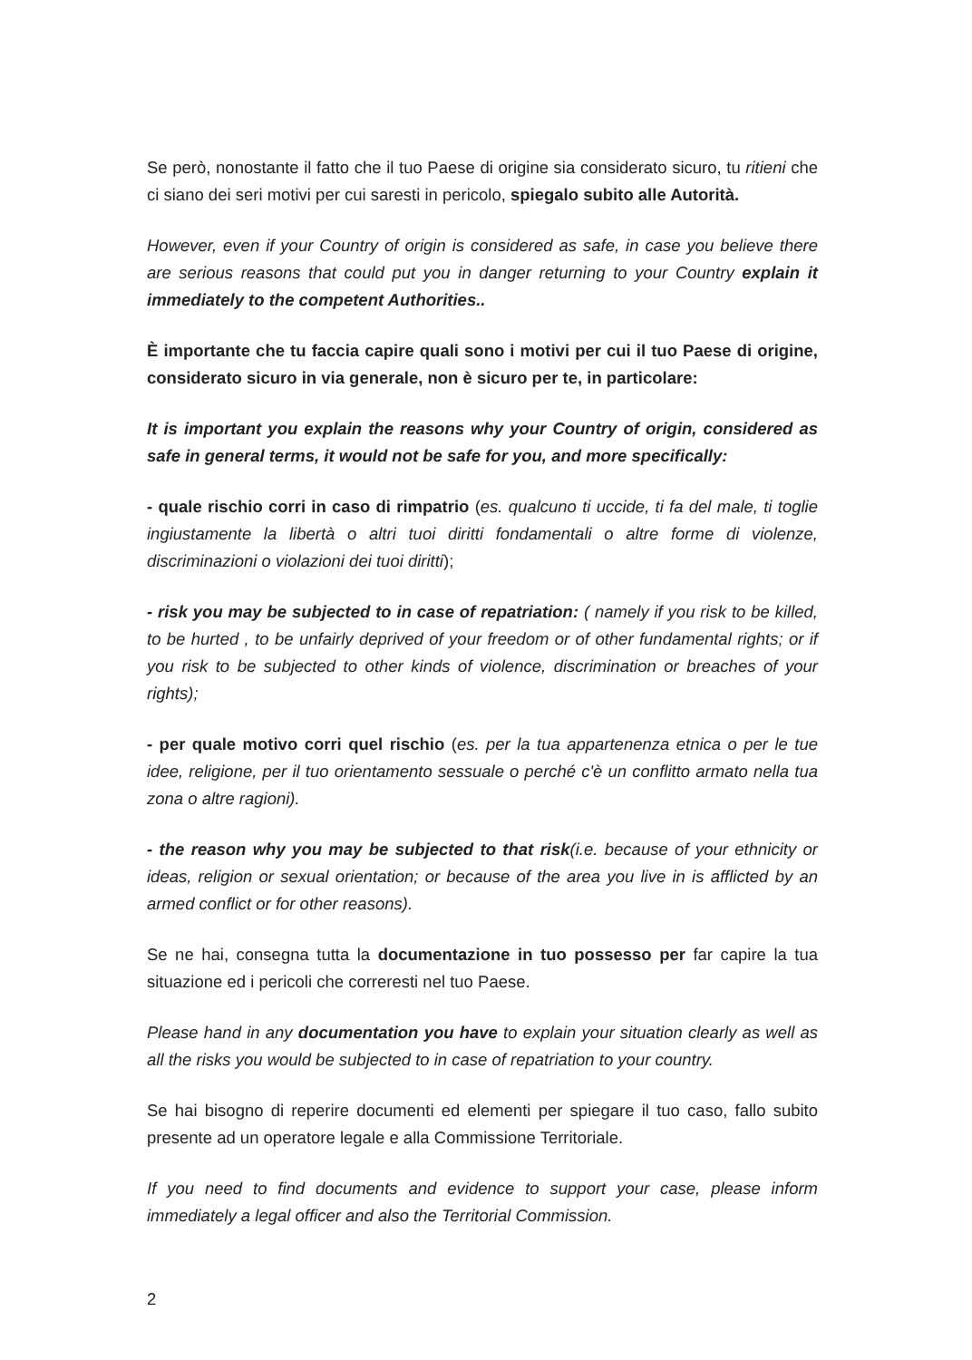Se però, nonostante il fatto che il tuo Paese di origine sia considerato sicuro, tu ritieni che ci siano dei seri motivi per cui saresti in pericolo, spiegalo subito alle Autorità.
However, even if your Country of origin is considered as safe, in case you believe there are serious reasons that could put you in danger returning to your Country explain it immediately to the competent Authorities..
È importante che tu faccia capire quali sono i motivi per cui il tuo Paese di origine, considerato sicuro in via generale, non è sicuro per te, in particolare:
It is important you explain the reasons why your Country of origin, considered as safe in general terms, it would not be safe for you, and more specifically:
- quale rischio corri in caso di rimpatrio (es. qualcuno ti uccide, ti fa del male, ti toglie ingiustamente la libertà o altri tuoi diritti fondamentali o altre forme di violenze, discriminazioni o violazioni dei tuoi diritti);
- risk you may be subjected to in case of repatriation: ( namely if you risk to be killed, to be hurted , to be unfairly deprived of your freedom or of other fundamental rights; or if you risk to be subjected to other kinds of violence, discrimination or breaches of your rights);
- per quale motivo corri quel rischio (es. per la tua appartenenza etnica o per le tue idee, religione, per il tuo orientamento sessuale o perché c'è un conflitto armato nella tua zona o altre ragioni).
- the reason why you may be subjected to that risk(i.e. because of your ethnicity or ideas, religion or sexual orientation; or because of the area you live in is afflicted by an armed conflict or for other reasons).
Se ne hai, consegna tutta la documentazione in tuo possesso per far capire la tua situazione ed i pericoli che correresti nel tuo Paese.
Please hand in any documentation you have to explain your situation clearly as well as all the risks you would be subjected to in case of repatriation to your country.
Se hai bisogno di reperire documenti ed elementi per spiegare il tuo caso, fallo subito presente ad un operatore legale e alla Commissione Territoriale.
If you need to find documents and evidence to support your case, please inform immediately a legal officer and also the Territorial Commission.
2